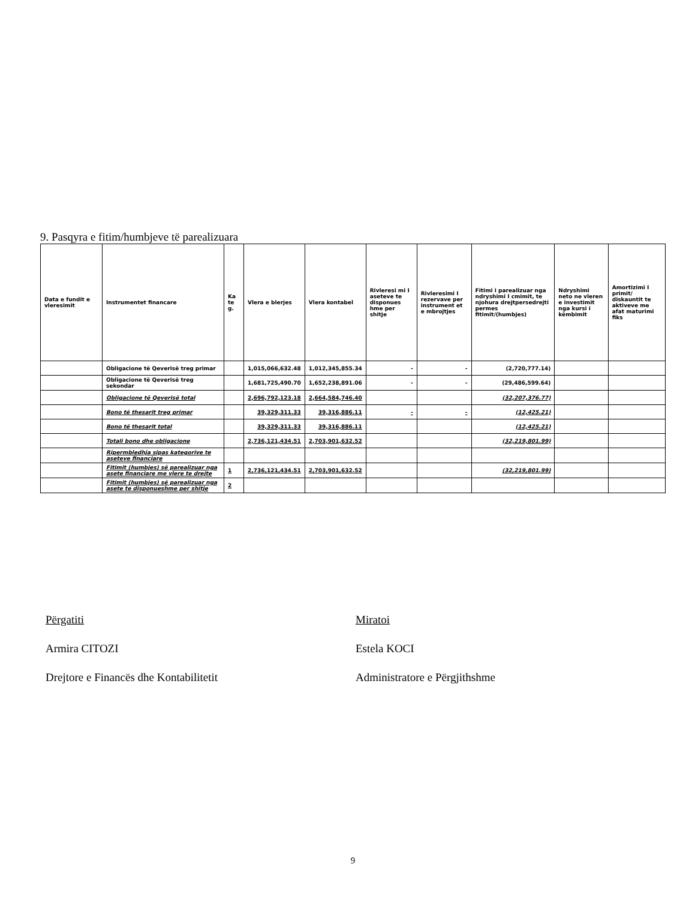9. Pasqyra e fitim/humbjeve të parealizuara
| Data e fundit e vleresimit | Instrumentet financare | Ka te g. | Vlera e blerjes | Vlera kontabel | Rivleresi mi I aseteve te disponues hme per shitje | Rivleresimi I rezervave per instrument et e mbrojtjes | Fitimi i parealizuar nga ndryshimi I cmimit, te njohura drejtpersedrejti permes fitimit/(humbjes) | Ndryshimi neto ne vleren e investimit nga kursi i këmbimit | Amortizimi I primit/ diskauntit te aktiveve me afat maturimi fiks |
| --- | --- | --- | --- | --- | --- | --- | --- | --- | --- |
| | Obligacione të Qeverisë treg primar | | 1,015,066,632.48 | 1,012,345,855.34 | - | - | (2,720,777.14) | | |
| | Obligacione të Qeverisë treg sekondar | | 1,681,725,490.70 | 1,652,238,891.06 | - | - | (29,486,599.64) | | |
| | Obligacione të Qeverisë total | | 2,696,792,123.18 | 2,664,584,746.40 | | | (32,207,376.77) | | |
| | Bono të thesarit treg primar | | 39,329,311.33 | 39,316,886.11 | - | - | (12,425.21) | | |
| | Bono të thesarit total | | 39,329,311.33 | 39,316,886.11 | | | (12,425.21) | | |
| | Totali bono dhe obligacione | | 2,736,121,434.51 | 2,703,901,632.52 | | | (32,219,801.99) | | |
| | Ripermbledhja sipas kategorive te aseteve financiare | | | | | | | | |
| | Fitimit (humbjes) së parealizuar nga asete financiare me vlere te drejte | 1 | 2,736,121,434.51 | 2,703,901,632.52 | | | (32,219,801.99) | | |
| | Fitimit (humbjes) së parealizuar nga asete te disponueshme per shitje | 2 | | | | | | | |
Përgatiti
Armira CITOZI
Drejtore e Financës dhe Kontabilitetit
Miratoi
Estela KOCI
Administratore e Përgjithshme
9